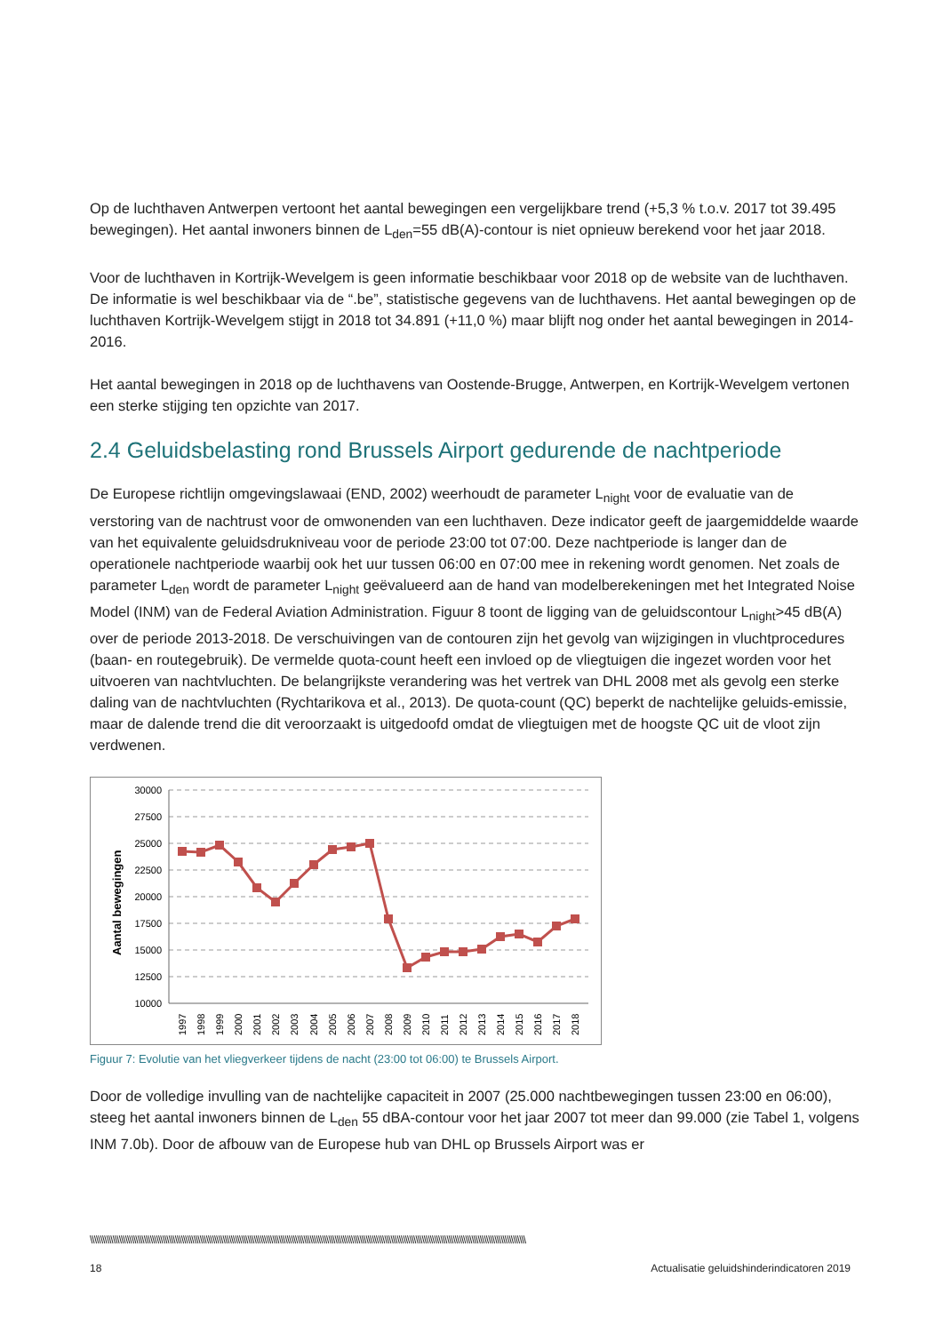Op de luchthaven Antwerpen vertoont het aantal bewegingen een vergelijkbare trend (+5,3 % t.o.v. 2017 tot 39.495 bewegingen). Het aantal inwoners binnen de L<sub>den</sub>=55 dB(A)-contour is niet opnieuw berekend voor het jaar 2018.
Voor de luchthaven in Kortrijk-Wevelgem is geen informatie beschikbaar voor 2018 op de website van de luchthaven. De informatie is wel beschikbaar via de “.be”, statistische gegevens van de luchthavens. Het aantal bewegingen op de luchthaven Kortrijk-Wevelgem stijgt in 2018 tot 34.891 (+11,0 %) maar blijft nog onder het aantal bewegingen in 2014-2016.
Het aantal bewegingen in 2018 op de luchthavens van Oostende-Brugge, Antwerpen, en Kortrijk-Wevelgem vertonen een sterke stijging ten opzichte van 2017.
2.4 Geluidsbelasting rond Brussels Airport gedurende de nachtperiode
De Europese richtlijn omgevingslawaai (END, 2002) weerhoudt de parameter L<sub>night</sub> voor de evaluatie van de verstoring van de nachtrust voor de omwonenden van een luchthaven. Deze indicator geeft de jaargemiddelde waarde van het equivalente geluidsdrukniveau voor de periode 23:00 tot 07:00. Deze nachtperiode is langer dan de operationele nachtperiode waarbij ook het uur tussen 06:00 en 07:00 mee in rekening wordt genomen. Net zoals de parameter L<sub>den</sub> wordt de parameter L<sub>night</sub> geëvalueerd aan de hand van modelberekeningen met het Integrated Noise Model (INM) van de Federal Aviation Administration. Figuur 8 toont de ligging van de geluidscontour L<sub>night</sub>>45 dB(A) over de periode 2013-2018. De verschuivingen van de contouren zijn het gevolg van wijzigingen in vluchtprocedures (baan- en routegebruik). De vermelde quota-count heeft een invloed op de vliegtuigen die ingezet worden voor het uitvoeren van nachtvluchten. De belangrijkste verandering was het vertrek van DHL 2008 met als gevolg een sterke daling van de nachtvluchten (Rychtarikova et al., 2013). De quota-count (QC) beperkt de nachtelijke geluids-emissie, maar de dalende trend die dit veroorzaakt is uitgedoofd omdat de vliegtuigen met de hoogste QC uit de vloot zijn verdwenen.
Aantal bewegingen
30000
27500
25000
22500
20000
17500
15000
12500
10000
1997
1998
1999
2000
2001
2002
2003
2004
2005
2006
2007
2008
2009
2010
2011
2012
2013
2014
2015
2016
2017
2018
Figuur 7: Evolutie van het vliegverkeer tijdens de nacht (23:00 tot 06:00) te Brussels Airport.
Door de volledige invulling van de nachtelijke capaciteit in 2007 (25.000 nachtbewegingen tussen 23:00 en 06:00), steeg het aantal inwoners binnen de L<sub>den</sub> 55 dBA-contour voor het jaar 2007 tot meer dan 99.000 (zie Tabel 1, volgens INM 7.0b). Door de afbouw van de Europese hub van DHL op Brussels Airport was er
\\\\\\\\\\\\\\\\\\\\\\\\\\\\\\\\\\\\\\\\\\\\\\\\\\\\\\\\\\\\\\\\\\\\\\\\\\\\\\\\\\\\\\\\\\\\\\\\\\\\\\\\\\\\\\\\\\\\\\\\\\\\\\\\\\\\\\\\\\\\\\\\\\\\\\\\\\\\\\\\\\\\\\\\\\\\\\\\\\\\\\\\\\\\\\\\\\\\\\\\\\\\\\\\\\
18 Actualisatie geluidshinderindicatoren 2019